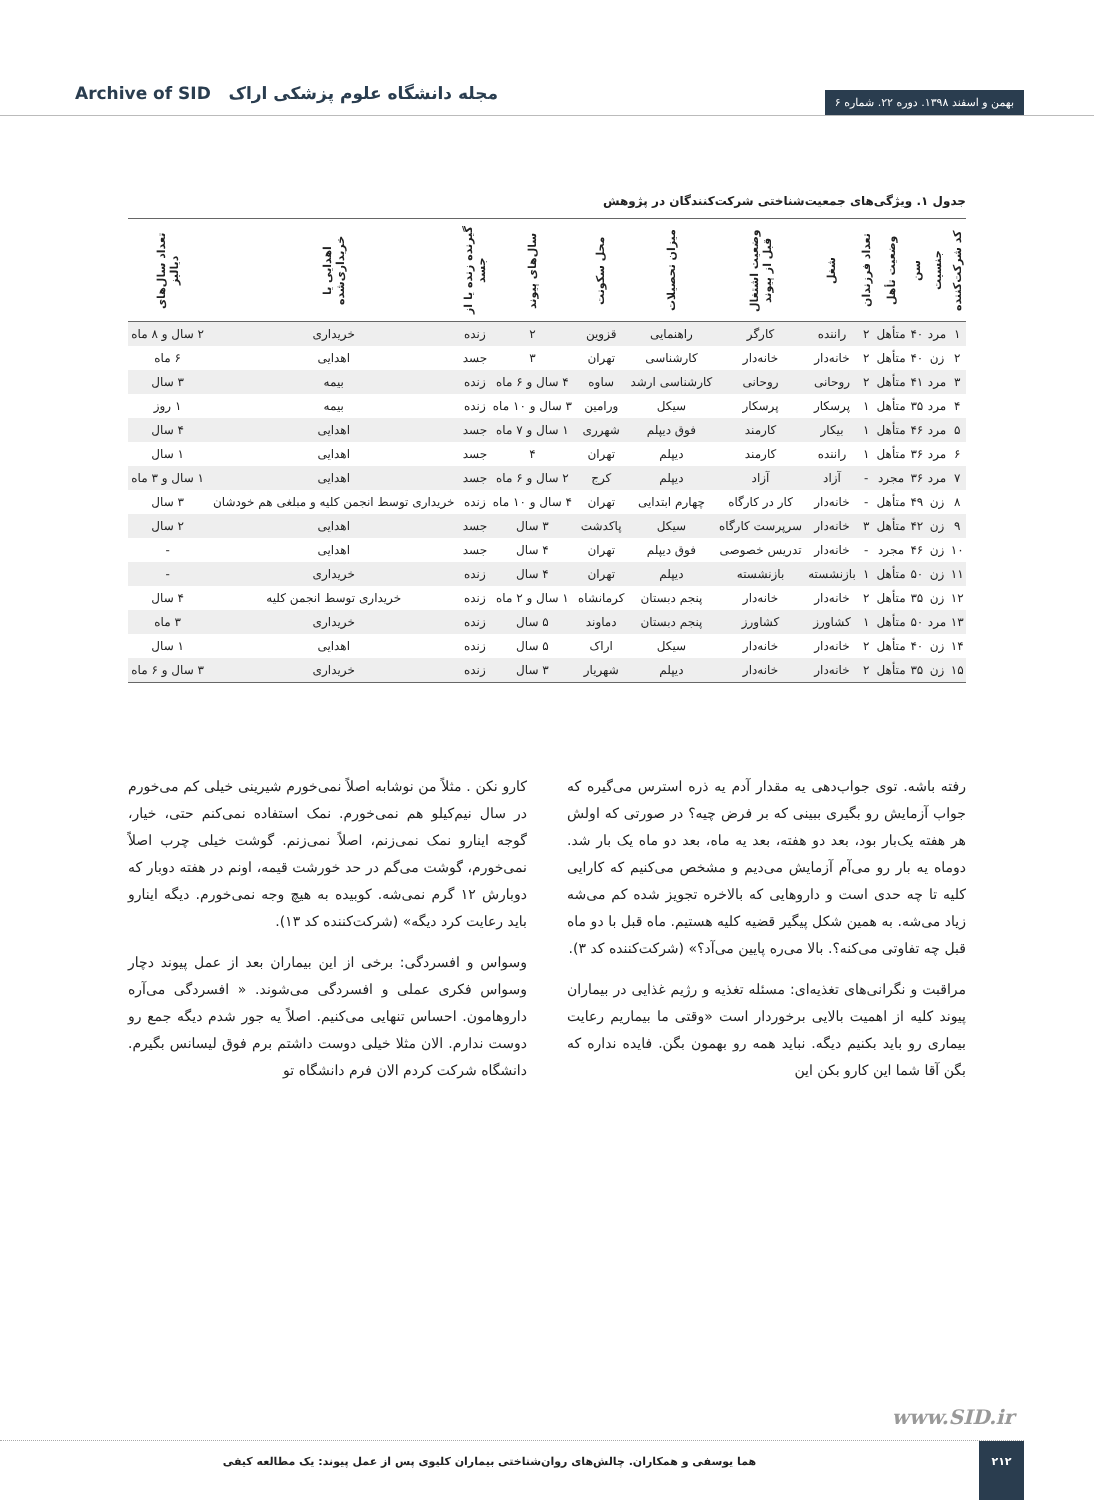Archive of SID مجله دانشگاه علوم پزشکی اراک
بهمن و اسفند ۱۳۹۸. دوره ۲۲. شماره ۶
جدول ۱. ویژگی‌های جمعیت‌شناختی شرکت‌کنندگان در پژوهش
| کد شرکت‌کننده | جنسیت | سن | وضعیت تأهل | تعداد فرزندان | شغل | وضعیت اشتغال قبل از پیوند | میزان تحصیلات | محل سکونت | سال‌های پیوند | گیرنده زنده یا از جسد | اهدایی یا خریداری‌شده | تعداد سال‌های دیالیز |
| --- | --- | --- | --- | --- | --- | --- | --- | --- | --- | --- | --- | --- |
| ۱ | مرد | ۴۰ | متأهل | ۲ | راننده | کارگر | راهنمایی | قزوین | ۲ | زنده | خریداری | ۲ سال و ۸ ماه |
| ۲ | زن | ۴۰ | متأهل | ۲ | خانه‌دار | خانه‌دار | کارشناسی | تهران | ۳ | جسد | اهدایی | ۶ ماه |
| ۳ | مرد | ۴۱ | متأهل | ۲ | روحانی | روحانی | کارشناسی ارشد | ساوه | ۴ سال و ۶ ماه | زنده | بیمه | ۳ سال |
| ۴ | مرد | ۳۵ | متأهل | ۱ | پرسکار | پرسکار | سیکل | ورامین | ۳ سال و ۱۰ ماه | زنده | بیمه | ۱ روز |
| ۵ | مرد | ۴۶ | متأهل | ۱ | بیکار | کارمند | فوق دیپلم | شهرری | ۱ سال و ۷ ماه | جسد | اهدایی | ۴ سال |
| ۶ | مرد | ۳۶ | متأهل | ۱ | راننده | کارمند | دیپلم | تهران | ۴ | جسد | اهدایی | ۱ سال |
| ۷ | مرد | ۳۶ | مجرد | - | آزاد | آزاد | دیپلم | کرج | ۲ سال و ۶ ماه | جسد | اهدایی | ۱ سال و ۳ ماه |
| ۸ | زن | ۴۹ | متأهل | - | خانه‌دار | کار در کارگاه | چهارم ابتدایی | تهران | ۴ سال و ۱۰ ماه | زنده | خریداری توسط انجمن کلیه و مبلغی هم خودشان | ۳ سال |
| ۹ | زن | ۴۲ | متأهل | ۳ | خانه‌دار | سرپرست کارگاه | سیکل | پاکدشت | ۳ سال | جسد | اهدایی | ۲ سال |
| ۱۰ | زن | ۴۶ | مجرد | - | خانه‌دار | تدریس خصوصی | فوق دیپلم | تهران | ۴ سال | جسد | اهدایی | - |
| ۱۱ | زن | ۵۰ | متأهل | ۱ | بازنشسته | بازنشسته | دیپلم | تهران | ۴ سال | زنده | خریداری | - |
| ۱۲ | زن | ۳۵ | متأهل | ۲ | خانه‌دار | خانه‌دار | پنجم دبستان | کرمانشاه | ۱ سال و ۲ ماه | زنده | خریداری توسط انجمن کلیه | ۴ سال |
| ۱۳ | مرد | ۵۰ | متأهل | ۱ | کشاورز | کشاورز | پنجم دبستان | دماوند | ۵ سال | زنده | خریداری | ۳ ماه |
| ۱۴ | زن | ۴۰ | متأهل | ۲ | خانه‌دار | خانه‌دار | سیکل | اراک | ۵ سال | زنده | اهدایی | ۱ سال |
| ۱۵ | زن | ۳۵ | متأهل | ۲ | خانه‌دار | خانه‌دار | دیپلم | شهریار | ۳ سال | زنده | خریداری | ۳ سال و ۶ ماه |
رفته باشه. توی جواب‌دهی یه مقدار آدم یه ذره استرس می‌گیره که جواب آزمایش رو بگیری ببینی که بر فرض چیه؟ در صورتی که اولش هر هفته یک‌بار بود، بعد دو هفته، بعد یه ماه، بعد دو ماه یک بار شد. دوماه یه بار رو می‌آم آزمایش می‌دیم و مشخص می‌کنیم که کارایی کلیه تا چه حدی است و داروهایی که بالاخره تجویز شده کم می‌شه زیاد می‌شه. به همین شکل پیگیر قضیه کلیه هستیم. ماه قبل با دو ماه قبل چه تفاوتی می‌کنه؟. بالا می‌ره پایین می‌آد؟» (شرکت‌کننده کد ۳).
مراقبت و نگرانی‌های تغذیه‌ای: مسئله تغذیه و رژیم غذایی در بیماران پیوند کلیه از اهمیت بالایی برخوردار است «وقتی ما بیماریم رعایت بیماری رو باید بکنیم دیگه. نباید همه رو بهمون بگن. فایده نداره که بگن آقا شما این کارو بکن این
کارو نکن . مثلاً من نوشابه اصلاً نمی‌خورم شیرینی خیلی کم می‌خورم در سال نیم‌کیلو هم نمی‌خورم. نمک استفاده نمی‌کنم حتی، خیار، گوجه اینارو نمک نمی‌زنم، اصلاً نمی‌زنم. گوشت خیلی چرب اصلاً نمی‌خورم، گوشت می‌گم در حد خورشت قیمه، اونم در هفته دوبار که دوبارش ۱۲ گرم نمی‌شه. کوبیده به هیچ وجه نمی‌خورم. دیگه اینارو باید رعایت کرد دیگه» (شرکت‌کننده کد ۱۳).
وسواس و افسردگی: برخی از این بیماران بعد از عمل پیوند دچار وسواس فکری عملی و افسردگی می‌شوند. « افسردگی می‌آره داروهامون. احساس تنهایی می‌کنیم. اصلاً یه جور شدم دیگه جمع رو دوست ندارم. الان مثلا خیلی دوست داشتم برم فوق لیسانس بگیرم. دانشگاه شرکت کردم الان فرم دانشگاه تو
www.SID.ir
۲۱۲ هما یوسفی و همکاران. چالش‌های روان‌شناختی بیماران کلیوی پس از عمل پیوند: یک مطالعه کیفی